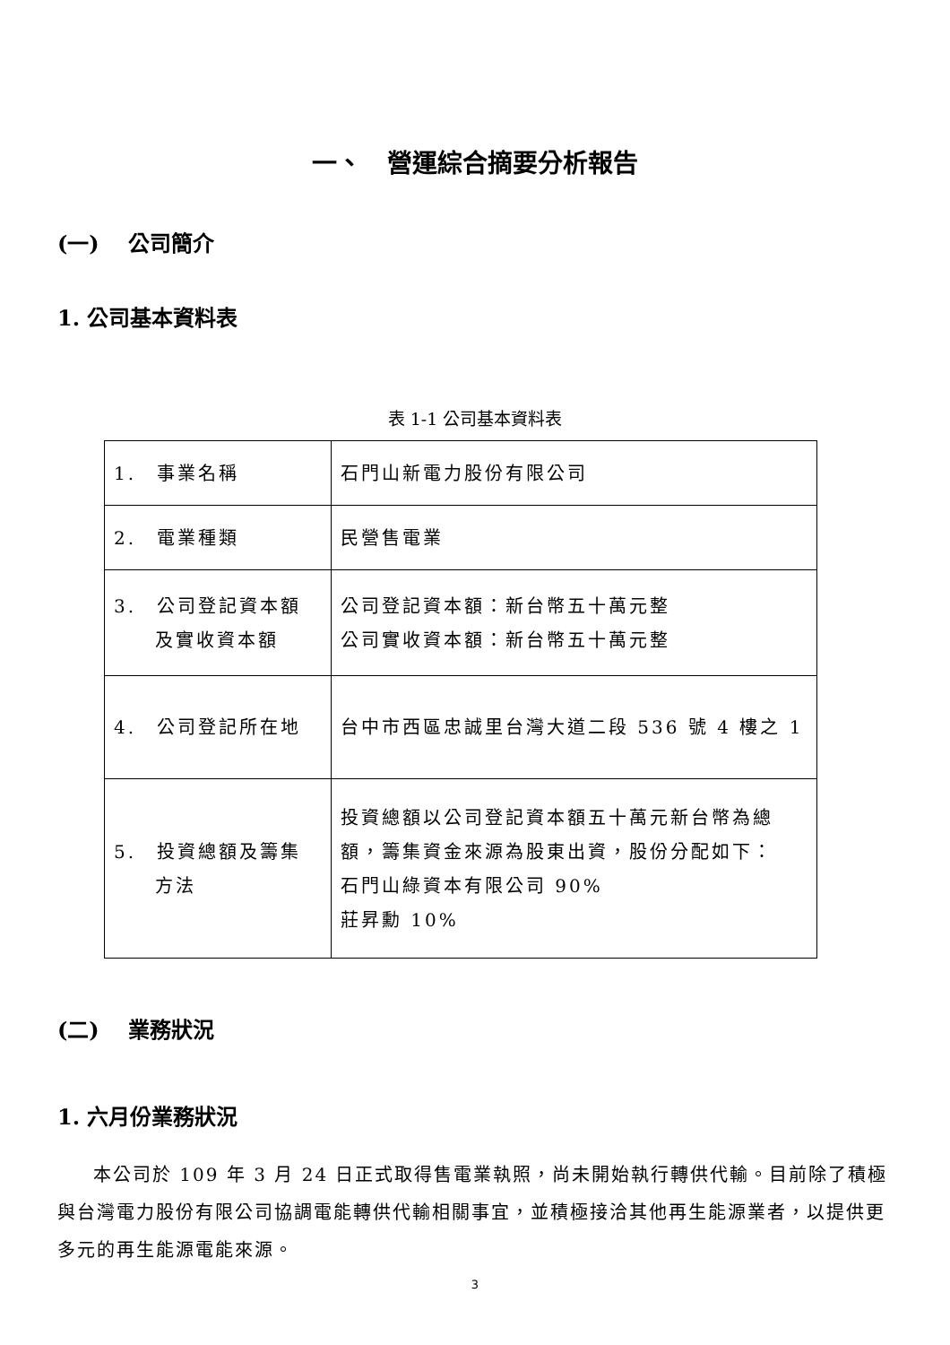一、　營運綜合摘要分析報告
(一)　 公司簡介
1. 公司基本資料表
表 1-1 公司基本資料表
| 1. 事業名稱 | 石門山新電力股份有限公司 |
| 2. 電業種類 | 民營售電業 |
| 3. 公司登記資本額 及實收資本額 | 公司登記資本額：新台幣五十萬元整 公司實收資本額：新台幣五十萬元整 |
| 4. 公司登記所在地 | 台中市西區忠誠里台灣大道二段 536 號 4 樓之 1 |
| 5. 投資總額及籌集 方法 | 投資總額以公司登記資本額五十萬元新台幣為總額，籌集資金來源為股東出資，股份分配如下： 石門山綠資本有限公司 90% 莊昇勳 10% |
(二)　 業務狀況
1. 六月份業務狀況
本公司於 109 年 3 月 24 日正式取得售電業執照，尚未開始執行轉供代輸。目前除了積極與台灣電力股份有限公司協調電能轉供代輸相關事宜，並積極接洽其他再生能源業者，以提供更多元的再生能源電能來源。
3